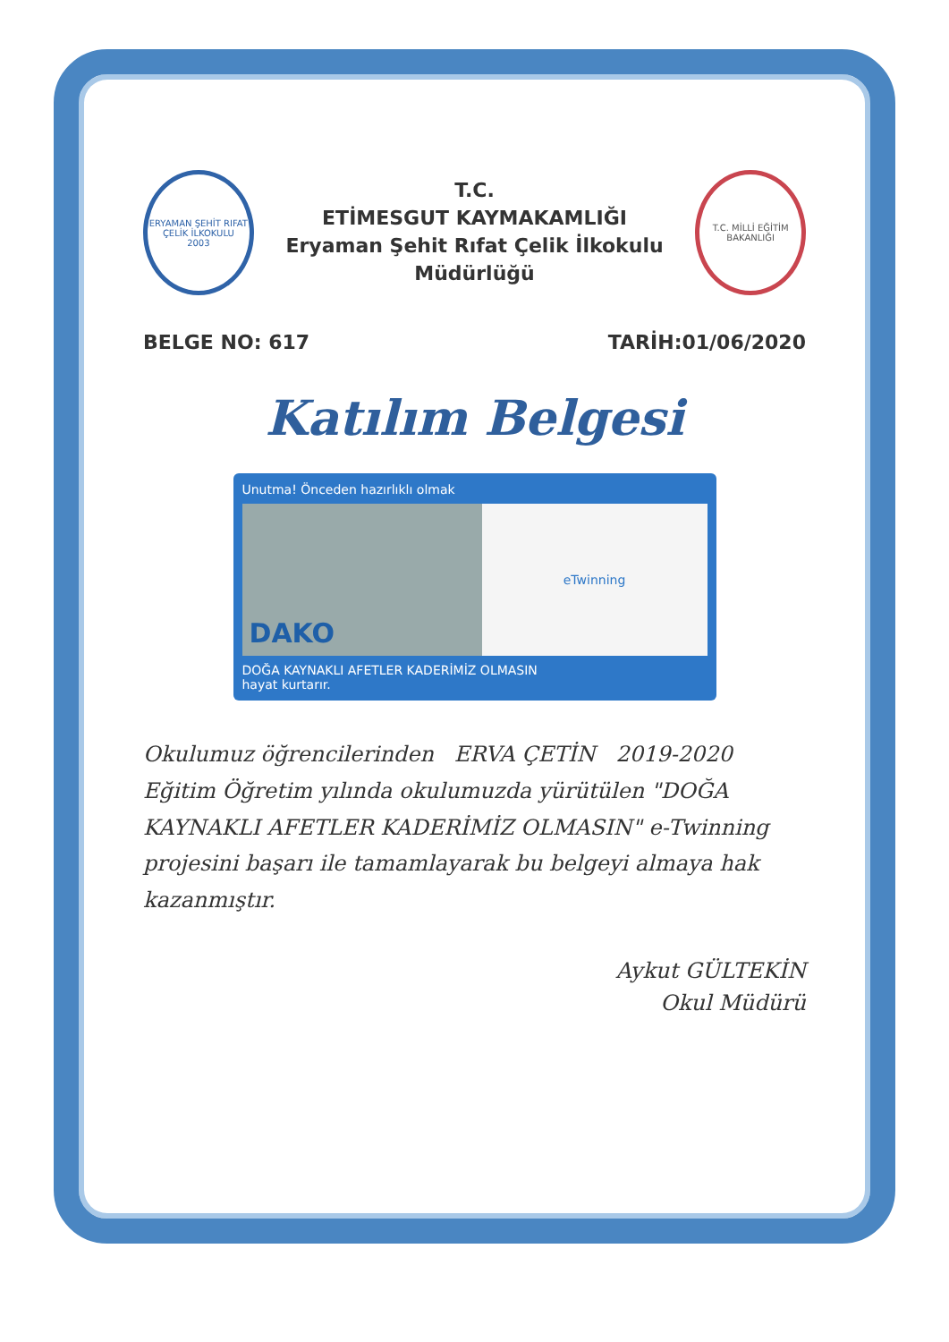ERYAMAN ŞEHİT RIFAT ÇELİK İLKOKULU
2003
T.C.
ETİMESGUT KAYMAKAMLIĞI
Eryaman Şehit Rıfat Çelik İlkokulu Müdürlüğü
T.C. MİLLİ EĞİTİM BAKANLIĞI
BELGE NO: 617 TARİH:01/06/2020
Katılım Belgesi
Unutma! Önceden hazırlıklı olmak
DAKO
eTwinning
DOĞA KAYNAKLI AFETLER KADERİMİZ OLMASIN
hayat kurtarır.
Okulumuz öğrencilerinden ERVA ÇETİN 2019-2020 Eğitim Öğretim yılında okulumuzda yürütülen "DOĞA KAYNAKLI AFETLER KADERİMİZ OLMASIN" e-Twinning projesini başarı ile tamamlayarak bu belgeyi almaya hak kazanmıştır.
Aykut GÜLTEKİN
Okul Müdürü